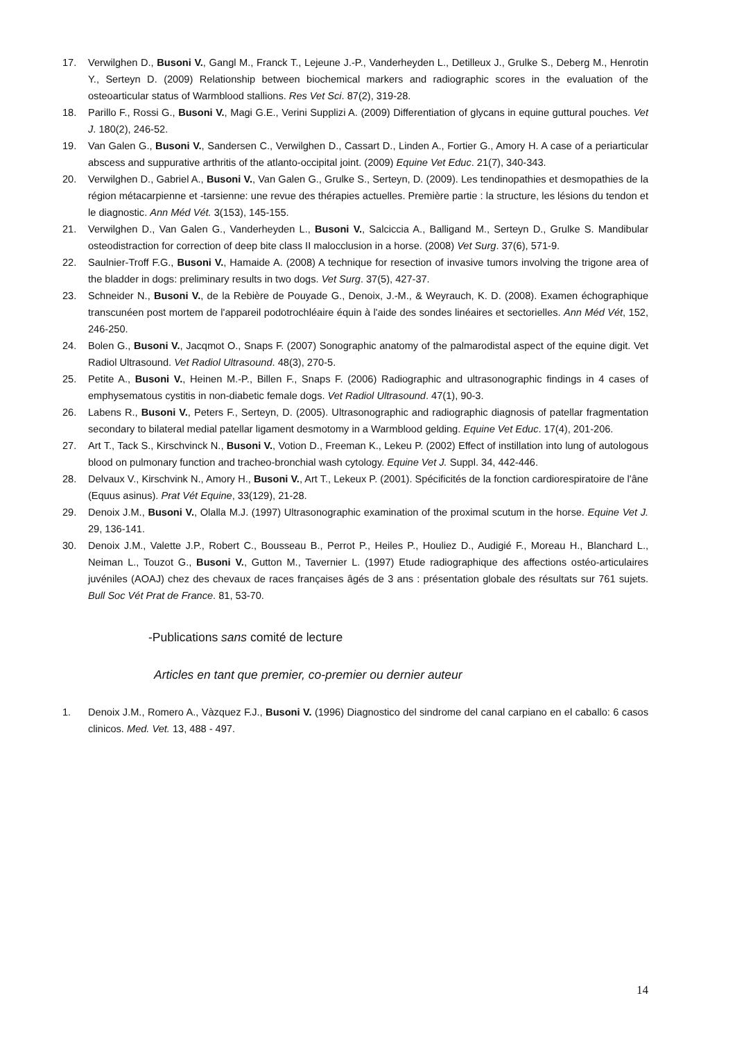17. Verwilghen D., Busoni V., Gangl M., Franck T., Lejeune J.-P., Vanderheyden L., Detilleux J., Grulke S., Deberg M., Henrotin Y., Serteyn D. (2009) Relationship between biochemical markers and radiographic scores in the evaluation of the osteoarticular status of Warmblood stallions. Res Vet Sci. 87(2), 319-28.
18. Parillo F., Rossi G., Busoni V., Magi G.E., Verini Supplizi A. (2009) Differentiation of glycans in equine guttural pouches. Vet J. 180(2), 246-52.
19. Van Galen G., Busoni V., Sandersen C., Verwilghen D., Cassart D., Linden A., Fortier G., Amory H. A case of a periarticular abscess and suppurative arthritis of the atlanto-occipital joint. (2009) Equine Vet Educ. 21(7), 340-343.
20. Verwilghen D., Gabriel A., Busoni V., Van Galen G., Grulke S., Serteyn, D. (2009). Les tendinopathies et desmopathies de la région métacarpienne et -tarsienne: une revue des thérapies actuelles. Première partie : la structure, les lésions du tendon et le diagnostic. Ann Méd Vét. 3(153), 145-155.
21. Verwilghen D., Van Galen G., Vanderheyden L., Busoni V., Salciccia A., Balligand M., Serteyn D., Grulke S. Mandibular osteodistraction for correction of deep bite class II malocclusion in a horse. (2008) Vet Surg. 37(6), 571-9.
22. Saulnier-Troff F.G., Busoni V., Hamaide A. (2008) A technique for resection of invasive tumors involving the trigone area of the bladder in dogs: preliminary results in two dogs. Vet Surg. 37(5), 427-37.
23. Schneider N., Busoni V., de la Rebière de Pouyade G., Denoix, J.-M., & Weyrauch, K. D. (2008). Examen échographique transcunéen post mortem de l'appareil podotrochléaire équin à l'aide des sondes linéaires et sectorielles. Ann Méd Vét, 152, 246-250.
24. Bolen G., Busoni V., Jacqmot O., Snaps F. (2007) Sonographic anatomy of the palmarodistal aspect of the equine digit. Vet Radiol Ultrasound. Vet Radiol Ultrasound. 48(3), 270-5.
25. Petite A., Busoni V., Heinen M.-P., Billen F., Snaps F. (2006) Radiographic and ultrasonographic findings in 4 cases of emphysematous cystitis in non-diabetic female dogs. Vet Radiol Ultrasound. 47(1), 90-3.
26. Labens R., Busoni V., Peters F., Serteyn, D. (2005). Ultrasonographic and radiographic diagnosis of patellar fragmentation secondary to bilateral medial patellar ligament desmotomy in a Warmblood gelding. Equine Vet Educ. 17(4), 201-206.
27. Art T., Tack S., Kirschvinck N., Busoni V., Votion D., Freeman K., Lekeu P. (2002) Effect of instillation into lung of autologous blood on pulmonary function and tracheo-bronchial wash cytology. Equine Vet J. Suppl. 34, 442-446.
28. Delvaux V., Kirschvink N., Amory H., Busoni V., Art T., Lekeux P. (2001). Spécificités de la fonction cardiorespiratoire de l'âne (Equus asinus). Prat Vét Equine, 33(129), 21-28.
29. Denoix J.M., Busoni V., Olalla M.J. (1997) Ultrasonographic examination of the proximal scutum in the horse. Equine Vet J. 29, 136-141.
30. Denoix J.M., Valette J.P., Robert C., Bousseau B., Perrot P., Heiles P., Houliez D., Audigié F., Moreau H., Blanchard L., Neiman L., Touzot G., Busoni V., Gutton M., Tavernier L. (1997) Etude radiographique des affections ostéo-articulaires juvéniles (AOAJ) chez des chevaux de races françaises âgés de 3 ans : présentation globale des résultats sur 761 sujets. Bull Soc Vét Prat de France. 81, 53-70.
-Publications sans comité de lecture
Articles en tant que premier, co-premier ou dernier auteur
1. Denoix J.M., Romero A., Vàzquez F.J., Busoni V. (1996) Diagnostico del sindrome del canal carpiano en el caballo: 6 casos clinicos. Med. Vet. 13, 488 - 497.
14